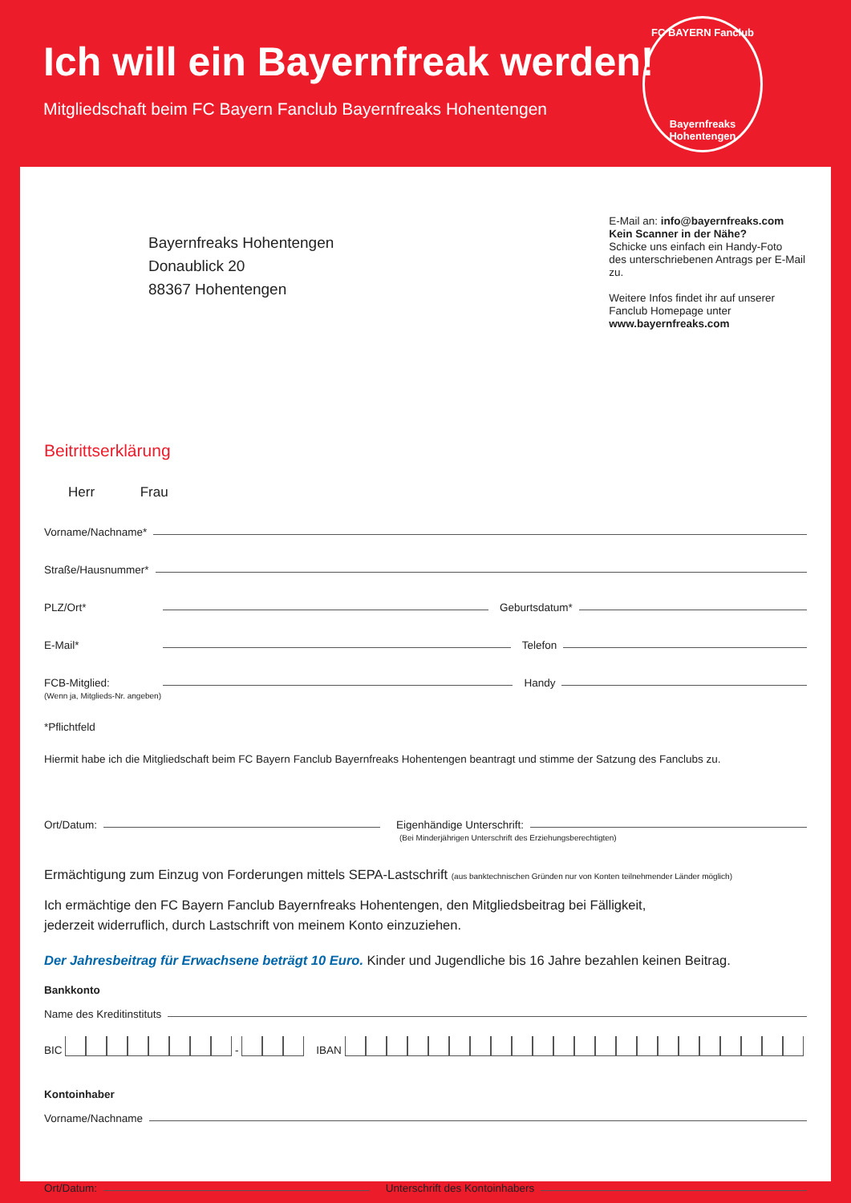Ich will ein Bayernfreak werden!
Mitgliedschaft beim FC Bayern Fanclub Bayernfreaks Hohentengen
FC BAYERN Fanclub
Bayernfreaks
Hohentengen
Bayernfreaks Hohentengen
Donaublick 20
88367 Hohentengen
E-Mail an: info@bayernfreaks.com
Kein Scanner in der Nähe?
Schicke uns einfach ein Handy-Foto
des unterschriebenen Antrags per E-Mail zu.
Weitere Infos findet ihr auf unserer
Fanclub Homepage unter
www.bayernfreaks.com
Beitrittserklärung
Herr Frau
Vorname/Nachname*
Straße/Hausnummer*
PLZ/Ort* Geburtsdatum*
E-Mail* Telefon
FCB-Mitglied: Handy
(Wenn ja, Mitglieds-Nr. angeben)
*Pflichtfeld
Hiermit habe ich die Mitgliedschaft beim FC Bayern Fanclub Bayernfreaks Hohentengen beantragt und stimme der Satzung des Fanclubs zu.
Ort/Datum: Eigenhändige Unterschrift:
(Bei Minderjährigen Unterschrift des Erziehungsberechtigten)
Ermächtigung zum Einzug von Forderungen mittels SEPA-Lastschrift (aus banktechnischen Gründen nur von Konten teilnehmender Länder möglich)
Ich ermächtige den FC Bayern Fanclub Bayernfreaks Hohentengen, den Mitgliedsbeitrag bei Fälligkeit,
jederzeit widerruflich, durch Lastschrift von meinem Konto einzuziehen.
Der Jahresbeitrag für Erwachsene beträgt 10 Euro. Kinder und Jugendliche bis 16 Jahre bezahlen keinen Beitrag.
Bankkonto
Name des Kreditinstituts
BIC - IBAN
Kontoinhaber
Vorname/Nachname
Ort/Datum: Unterschrift des Kontoinhabers